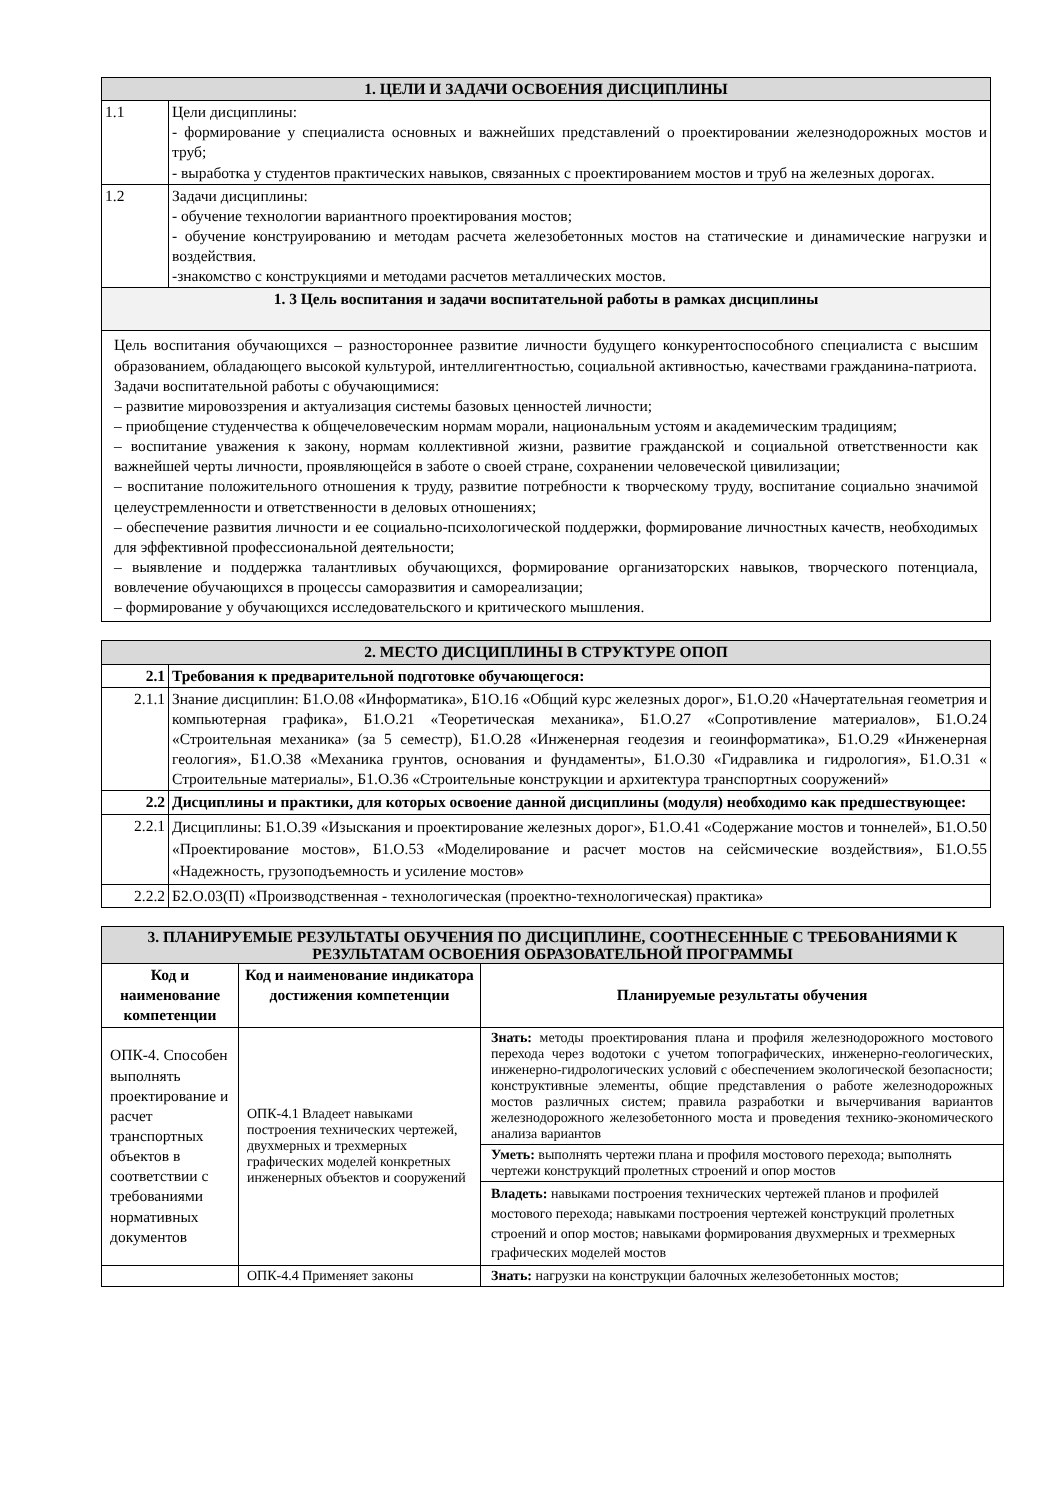| 1. ЦЕЛИ И ЗАДАЧИ ОСВОЕНИЯ ДИСЦИПЛИНЫ | |
| 1.1 | Цели дисциплины: - формирование у специалиста основных и важнейших представлений о проектировании железнодорожных мостов и труб; - выработка у студентов практических навыков, связанных с проектированием мостов и труб на железных дорогах. |
| 1.2 | Задачи дисциплины: - обучение технологии вариантного проектирования мостов; - обучение конструированию и методам расчета железобетонных мостов на статические и динамические нагрузки и воздействия. -знакомство с конструкциями и методами расчетов металлических мостов. |
| 1. 3 Цель воспитания и задачи воспитательной работы в рамках дисциплины | |
| Цель воспитания обучающихся – разностороннее развитие личности будущего конкурентоспособного специалиста с высшим образованием, обладающего высокой культурой, интеллигентностью, социальной активностью, качествами гражданина-патриота. Задачи воспитательной работы с обучающимися: – развитие мировоззрения и актуализация системы базовых ценностей личности; – приобщение студенчества к общечеловеческим нормам морали, национальным устоям и академическим традициям; – воспитание уважения к закону, нормам коллективной жизни, развитие гражданской и социальной ответственности как важнейшей черты личности, проявляющейся в заботе о своей стране, сохранении человеческой цивилизации; – воспитание положительного отношения к труду, развитие потребности к творческому труду, воспитание социально значимой целеустремленности и ответственности в деловых отношениях; – обеспечение развития личности и ее социально-психологической поддержки, формирование личностных качеств, необходимых для эффективной профессиональной деятельности; – выявление и поддержка талантливых обучающихся, формирование организаторских навыков, творческого потенциала, вовлечение обучающихся в процессы саморазвития и самореализации; – формирование у обучающихся исследовательского и критического мышления. | |
| 2. МЕСТО ДИСЦИПЛИНЫ В СТРУКТУРЕ ОПОП | |
| 2.1 | Требования к предварительной подготовке обучающегося: |
| 2.1.1 | Знание дисциплин: Б1.О.08 «Информатика», Б1О.16 «Общий курс железных дорог», Б1.О.20 «Начертательная геометрия и компьютерная графика», Б1.О.21 «Теоретическая механика», Б1.О.27 «Сопротивление материалов», Б1.О.24 «Строительная механика» (за 5 семестр), Б1.О.28 «Инженерная геодезия и геоинформатика», Б1.О.29 «Инженерная геология», Б1.О.38 «Механика грунтов, основания и фундаменты», Б1.О.30 «Гидравлика и гидрология», Б1.О.31 « Строительные материалы», Б1.О.36 «Строительные конструкции и архитектура транспортных сооружений» |
| 2.2 | Дисциплины и практики, для которых освоение данной дисциплины (модуля) необходимо как предшествующее: |
| 2.2.1 | Дисциплины: Б1.О.39 «Изыскания и проектирование железных дорог», Б1.О.41 «Содержание мостов и тоннелей», Б1.О.50 «Проектирование мостов», Б1.О.53 «Моделирование и расчет мостов на сейсмические воздействия», Б1.О.55 «Надежность, грузоподъемность и усиление мостов» |
| 2.2.2 | Б2.О.03(П) «Производственная - технологическая (проектно-технологическая) практика» |
| 3. ПЛАНИРУЕМЫЕ РЕЗУЛЬТАТЫ ОБУЧЕНИЯ ПО ДИСЦИПЛИНЕ, СООТНЕСЕННЫЕ С ТРЕБОВАНИЯМИ К РЕЗУЛЬТАТАМ ОСВОЕНИЯ ОБРАЗОВАТЕЛЬНОЙ ПРОГРАММЫ | | |
| Код и наименование компетенции | Код и наименование индикатора достижения компетенции | Планируемые результаты обучения |
| ОПК-4. Способен выполнять проектирование и расчет транспортных объектов в соответствии с требованиями нормативных документов | ОПК-4.1 Владеет навыками построения технических чертежей, двухмерных и трехмерных графических моделей конкретных инженерных объектов и сооружений | Знать: методы проектирования плана и профиля железнодорожного мостового перехода через водотоки с учетом топографических, инженерно-геологических, инженерно-гидрологических условий с обеспечением экологической безопасности; конструктивные элементы, общие представления о работе железнодорожных мостов различных систем; правила разработки и вычерчивания вариантов железнодорожного железобетонного моста и проведения технико-экономического анализа вариантов |
| | | Уметь: выполнять чертежи плана и профиля мостового перехода; выполнять чертежи конструкций пролетных строений и опор мостов |
| | | Владеть: навыками построения технических чертежей планов и профилей мостового перехода; навыками построения чертежей конструкций пролетных строений и опор мостов; навыками формирования двухмерных и трехмерных графических моделей мостов |
| | ОПК-4.4 Применяет законы | Знать: нагрузки на конструкции балочных железобетонных мостов; |